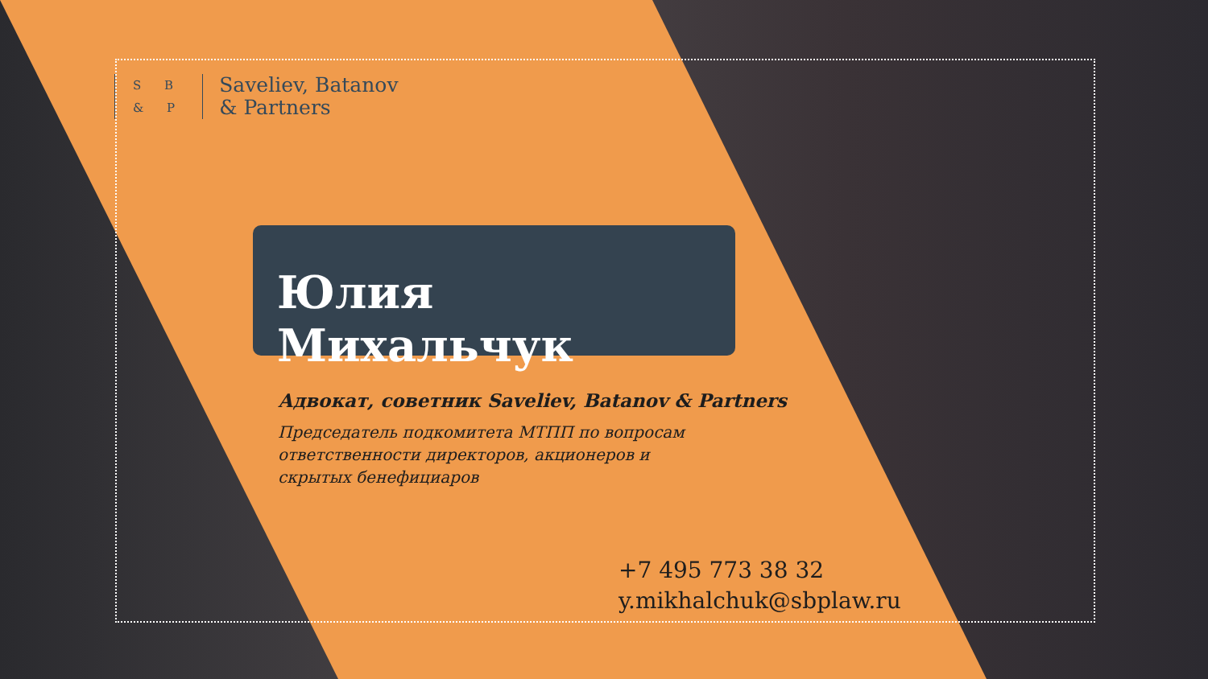S B
& P
Saveliev, Batanov
& Partners
Юлия Михальчук
Адвокат, советник Saveliev, Batanov & Partners
Председатель подкомитета МТПП по вопросам
ответственности директоров, акционеров и
скрытых бенефициаров
+7 495 773 38 32
y.mikhalchuk@sbplaw.ru